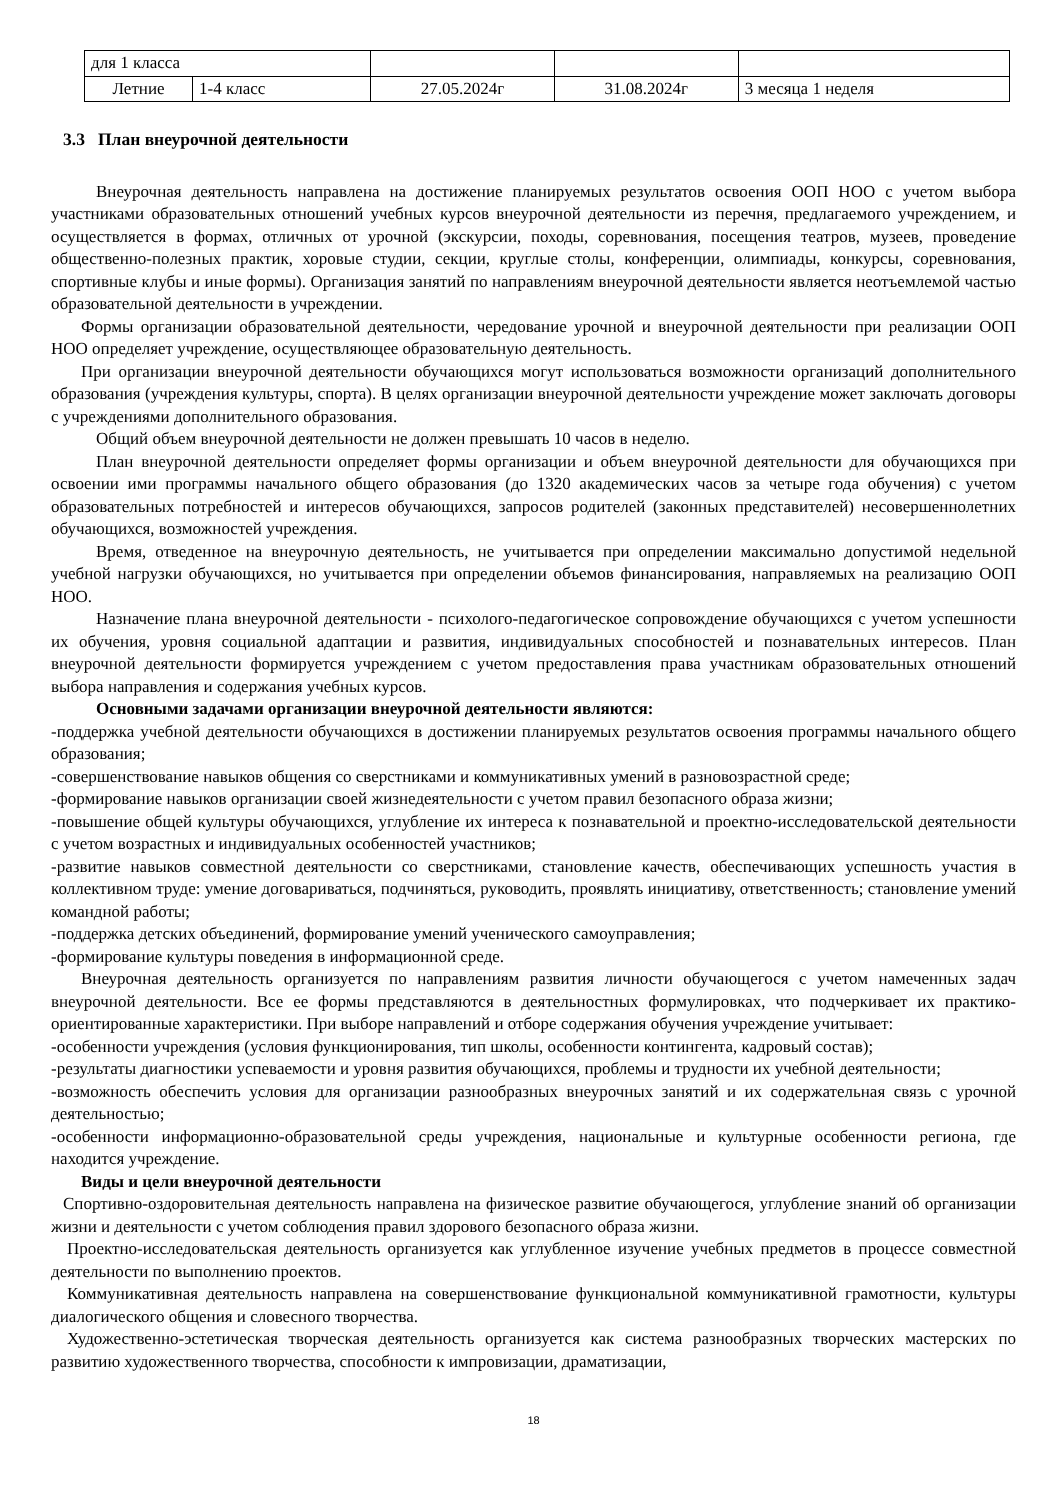| для 1 класса | | | | |
| Летние | 1-4 класс | 27.05.2024г | 31.08.2024г | 3 месяца 1 неделя |
3.3 План внеурочной деятельности
Внеурочная деятельность направлена на достижение планируемых результатов освоения ООП НОО с учетом выбора участниками образовательных отношений учебных курсов внеурочной деятельности из перечня, предлагаемого учреждением, и осуществляется в формах, отличных от урочной (экскурсии, походы, соревнования, посещения театров, музеев, проведение общественно-полезных практик, хоровые студии, секции, круглые столы, конференции, олимпиады, конкурсы, соревнования, спортивные клубы и иные формы). Организация занятий по направлениям внеурочной деятельности является неотъемлемой частью образовательной деятельности в учреждении.
Формы организации образовательной деятельности, чередование урочной и внеурочной деятельности при реализации ООП НОО определяет учреждение, осуществляющее образовательную деятельность.
При организации внеурочной деятельности обучающихся могут использоваться возможности организаций дополнительного образования (учреждения культуры, спорта). В целях организации внеурочной деятельности учреждение может заключать договоры с учреждениями дополнительного образования.
Общий объем внеурочной деятельности не должен превышать 10 часов в неделю.
План внеурочной деятельности определяет формы организации и объем внеурочной деятельности для обучающихся при освоении ими программы начального общего образования (до 1320 академических часов за четыре года обучения) с учетом образовательных потребностей и интересов обучающихся, запросов родителей (законных представителей) несовершеннолетних обучающихся, возможностей учреждения.
Время, отведенное на внеурочную деятельность, не учитывается при определении максимально допустимой недельной учебной нагрузки обучающихся, но учитывается при определении объемов финансирования, направляемых на реализацию ООП НОО.
Назначение плана внеурочной деятельности - психолого-педагогическое сопровождение обучающихся с учетом успешности их обучения, уровня социальной адаптации и развития, индивидуальных способностей и познавательных интересов. План внеурочной деятельности формируется учреждением с учетом предоставления права участникам образовательных отношений выбора направления и содержания учебных курсов.
Основными задачами организации внеурочной деятельности являются:
-поддержка учебной деятельности обучающихся в достижении планируемых результатов освоения программы начального общего образования;
-совершенствование навыков общения со сверстниками и коммуникативных умений в разновозрастной среде;
-формирование навыков организации своей жизнедеятельности с учетом правил безопасного образа жизни;
-повышение общей культуры обучающихся, углубление их интереса к познавательной и проектно-исследовательской деятельности с учетом возрастных и индивидуальных особенностей участников;
-развитие навыков совместной деятельности со сверстниками, становление качеств, обеспечивающих успешность участия в коллективном труде: умение договариваться, подчиняться, руководить, проявлять инициативу, ответственность; становление умений командной работы;
-поддержка детских объединений, формирование умений ученического самоуправления;
-формирование культуры поведения в информационной среде.
Внеурочная деятельность организуется по направлениям развития личности обучающегося с учетом намеченных задач внеурочной деятельности. Все ее формы представляются в деятельностных формулировках, что подчеркивает их практико-ориентированные характеристики. При выборе направлений и отборе содержания обучения учреждение учитывает:
-особенности учреждения (условия функционирования, тип школы, особенности контингента, кадровый состав);
-результаты диагностики успеваемости и уровня развития обучающихся, проблемы и трудности их учебной деятельности;
-возможность обеспечить условия для организации разнообразных внеурочных занятий и их содержательная связь с урочной деятельностью;
-особенности информационно-образовательной среды учреждения, национальные и культурные особенности региона, где находится учреждение.
Виды и цели внеурочной деятельности
Спортивно-оздоровительная деятельность направлена на физическое развитие обучающегося, углубление знаний об организации жизни и деятельности с учетом соблюдения правил здорового безопасного образа жизни.
Проектно-исследовательская деятельность организуется как углубленное изучение учебных предметов в процессе совместной деятельности по выполнению проектов.
Коммуникативная деятельность направлена на совершенствование функциональной коммуникативной грамотности, культуры диалогического общения и словесного творчества.
Художественно-эстетическая творческая деятельность организуется как система разнообразных творческих мастерских по развитию художественного творчества, способности к импровизации, драматизации,
18